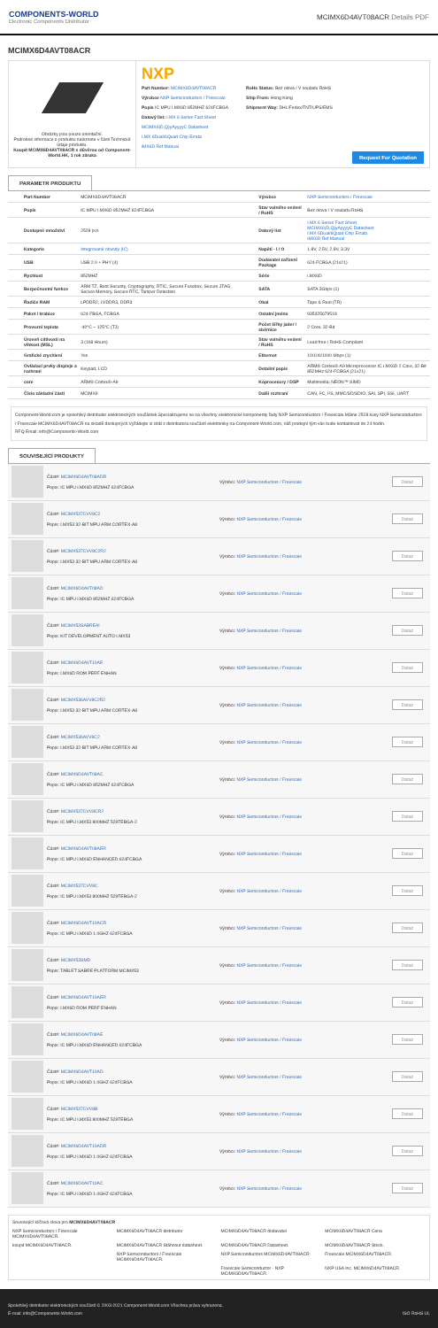COMPONENTS-WORLD
Electronic Components Distributor
MCIMX6D4AVT08ACR Details PDF
MCIMX6D4AVT08ACR
Obrázky jsou pouze orientační.
Podrobné informace o produktu naleznete v části Technické údaje produktu.
Koupit MCIMX6D4AVT08ACR s důvěrou od Component-World.HK, 1 rok záruka
NXP
Part Number: MCIMX6D4AVT08ACR
Výrobce NXP Semiconductors / Freescale
Popis IC MPU I.MX6D 852MHZ 624FCBGA
Datový list: I.MX 6 Series Fact Sheet
MCIMX6(D,Q)yAyyyyC Datasheet
I.MX 6Dual/6Quad Chip Errata
iMX6D Ref Manual
RoHs Status: Bez olova / V souladu RoHS
Ship From: Hong Kong
Shipment Way: DHL/Fedex/TNT/UPS/EMS
Request For Quotation
PARAMETR PRODUKTU
| Part Number | MCIMX6D4AVT08ACR | Výrobce | NXP Semiconductors / Freescale |
| Popis | IC MPU I.MX6D 852MHZ 624FCBGA | Stav volného vedení / RoHS | Bez olova / V souladu RoHS |
| Dostupné množství | 2528 pcs | Datový list | I.MX 6 Series Fact Sheet MCIMX6(D,Q)yAyyyyC Datasheet I.MX 6Dual/6Quad Chip Errata iMX6D Ref Manual |
| Kategorie | Integrované obvody (IC) | Napětí - I / O | 1.8V, 2.5V, 2.8V, 3.3V |
| USB | USB 2.0 + PHY (4) | Dodavatel zařízení Package | 624-FCBGA (21x21) |
| Rychlost | 852MHZ | Série | i.MX6D |
| Bezpečnostní funkce | ARM TZ, Boot Security, Cryptography, RTIC, Secure Fusebox, Secure JTAG, Secure Memory, Secure RTC, Tamper Detection | SATA | SATA 3Gbps (1) |
| Řadiče RAM | LPDDR2, LVDDR3, DDR3 | Obal | Tape & Reel (TR) |
| Paket / krabice | 624-FBGA, FCBGA | Ostatní jména | 935325679518 |
| Provozní teplota | -40°C ~ 125°C (TJ) | Počet šířky jader / sběrnice | 2 Core, 32-Bit |
| Úroveň citlivosti na vlhkost (MSL) | 3 (168 Hours) | Stav volného vedení / RoHS | Lead free / RoHS Compliant |
| Grafické zrychlení | Yes | Ethernet | 10/100/1000 Mbps (1) |
| Ovládací prvky displeje a rozhraní | Keypad, LCD | Detailní popis | ARM® Cortex®-A9 Microprocessor IC i.MX6D 2 Core, 32-Bit 852MHz 624-FCBGA (21x21) |
| core | ARM® Cortex®-A9 | Koprocesory / DSP | Multimedia; NEON™ SIMD |
| Číslo základní části | MCIMX6 | Další rozhraní | CAN, I²C, I²S, MMC/SD/SDIO, SAI, SPI, SSI, UART |
Component-World.com je spolehlivý distributor elektronických součástek.Specializujeme se na všechny elektronické komponenty řady NXP Semiconductors / Freescale.Máme 2528 kusy NXP Semiconductors / Freescale MCIMX6D4AVT08ACR na skladě dostupných.Vyžádejte si citát z distributora součástí elektroniky na Component-World.com, náš prodejní tým vás bude kontaktovat do 24 hodin.
RFQ Email: info@Components-World.com
SOUVISEJÍCÍ PRODUKTY
Část#: MCIMX6D4AVT08ADR
Popis: IC MPU I.MX6D 852MHZ 624FCBGA
Výrobci: NXP Semiconductors / Freescale
Dotaz
Část#: MCIMX537CVV8C2
Popis: I.MX53 32-BIT MPU ARM CORTEX-A8
Výrobci: NXP Semiconductors / Freescale
Dotaz
Část#: MCIMX537CVV8C2R2
Popis: I.MX53 32-BIT MPU ARM CORTEX-A8
Výrobci: NXP Semiconductors / Freescale
Dotaz
Část#: MCIMX6D4AVT08AD
Popis: IC MPU I.MX6D 852MHZ 624FCBGA
Výrobci: NXP Semiconductors / Freescale
Dotaz
Část#: MCIMX53SABREAI
Popis: KIT DEVELOPMENT AUTO I.MX53
Výrobci: NXP Semiconductors / Freescale
Dotaz
Část#: MCIMX6D4AVT10AE
Popis: I.MX6D ROM PERF ENHAN
Výrobci: NXP Semiconductors / Freescale
Dotaz
Část#: MCIMX536AVV8C2R2
Popis: I.MX53 32-BIT MPU ARM CORTEX-A8
Výrobci: NXP Semiconductors / Freescale
Dotaz
Část#: MCIMX536AVV8C2
Popis: I.MX53 32-BIT MPU ARM CORTEX-A8
Výrobci: NXP Semiconductors / Freescale
Dotaz
Část#: MCIMX6D4AVT08AC
Popis: IC MPU I.MX6D 852MHZ 624FCBGA
Výrobci: NXP Semiconductors / Freescale
Dotaz
Část#: MCIMX537CVV8CR2
Popis: IC MPU I.MX53 800MHZ 529TEBGA-2
Výrobci: NXP Semiconductors / Freescale
Dotaz
Část#: MCIMX6D4AVT08AER
Popis: IC MPU I.MX6D ENHANCED 624FCBGA
Výrobci: NXP Semiconductors / Freescale
Dotaz
Část#: MCIMX537CVV8C
Popis: IC MPU I.MX53 800MHZ 529TEBGA-2
Výrobci: NXP Semiconductors / Freescale
Dotaz
Část#: MCIMX6D4AVT10ACR
Popis: IC MPU I.MX6D 1.0GHZ 624FCBGA
Výrobci: NXP Semiconductors / Freescale
Dotaz
Část#: MCIMX53SMD
Popis: TABLET SABRE PLATFORM MCIMX53
Výrobci: NXP Semiconductors / Freescale
Dotaz
Část#: MCIMX6D4AVT10AER
Popis: I.MX6D ROM PERF ENHAN
Výrobci: NXP Semiconductors / Freescale
Dotaz
Část#: MCIMX6D4AVT08AE
Popis: IC MPU I.MX6D ENHANCED 624FCBGA
Výrobci: NXP Semiconductors / Freescale
Dotaz
Část#: MCIMX6D4AVT10AD
Popis: IC MPU I.MX6D 1.0GHZ 624FCBGA
Výrobci: NXP Semiconductors / Freescale
Dotaz
Část#: MCIMX537CVV8B
Popis: IC MPU I.MX53 800MHZ 529TEBGA
Výrobci: NXP Semiconductors / Freescale
Dotaz
Část#: MCIMX6D4AVT10ADR
Popis: IC MPU I.MX6D 1.0GHZ 624FCBGA
Výrobci: NXP Semiconductors / Freescale
Dotaz
Část#: MCIMX6D4AVT10AC
Popis: IC MPU I.MX6D 1.0GHZ 624FCBGA
Výrobci: NXP Semiconductors / Freescale
Dotaz
Související klíčová slova pro MCIMX6D4AVT08ACR
NXP Semiconductors / Freescale MCIMX6D4AVT08ACR. MCIMX6D4AVT08ACR distributor MCIMX6D4AVT08ACR dodavatel MCIMX6D4AVT08ACR Cena koupit MCIMX6D4AVT08ACR. MCIMX6D4AVT08ACR Stáhnout datasheet. MCIMX6D4AVT08ACR Datasheet. MCIMX6D4AVT08ACR Stock. NXP Semiconductors / Freescale MCIMX6D4AVT08ACR. NXP Semiconductors MCIMX6D4AVT08ACR. Freescale MCIMX6D4AVT08ACR. Freescale Semiconductor - NXP MCIMX6D4AVT08ACR. NXP USA Inc. MCIMX6D4AVT08ACR.
Spolehlivý distributor elektronických součástí © 2003-2021 Component-World.com Všechna práva vyhrazena.
E-mail: info@Components-World.com ISO RoHS UL